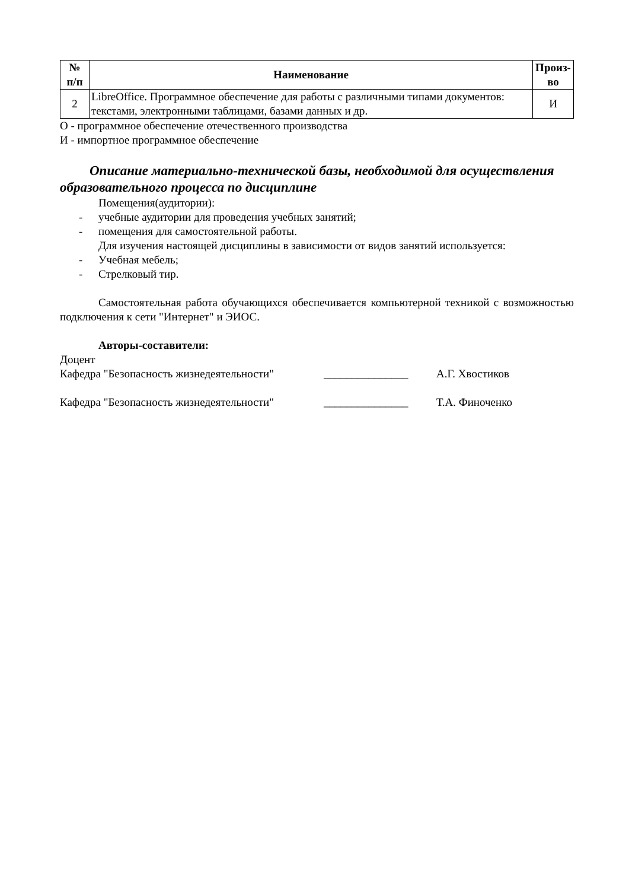| № п/п | Наименование | Произ- во |
| --- | --- | --- |
| 2 | LibreOffice. Программное обеспечение для работы с различными типами документов: текстами, электронными таблицами, базами данных и др. | И |
О - программное обеспечение отечественного производства
И - импортное программное обеспечение
Описание материально-технической базы, необходимой для осуществления образовательного процесса по дисциплине
Помещения(аудитории):
- учебные аудитории для проведения учебных занятий;
- помещения для самостоятельной работы.
Для изучения настоящей дисциплины в зависимости от видов занятий используется:
- Учебная мебель;
- Стрелковый тир.
Самостоятельная работа обучающихся обеспечивается компьютерной техникой с возможностью подключения к сети "Интернет" и ЭИОС.
Авторы-составители:
Доцент
Кафедра "Безопасность жизнедеятельности" _______________ А.Г. Хвостиков
Кафедра "Безопасность жизнедеятельности" _______________ Т.А. Финоченко